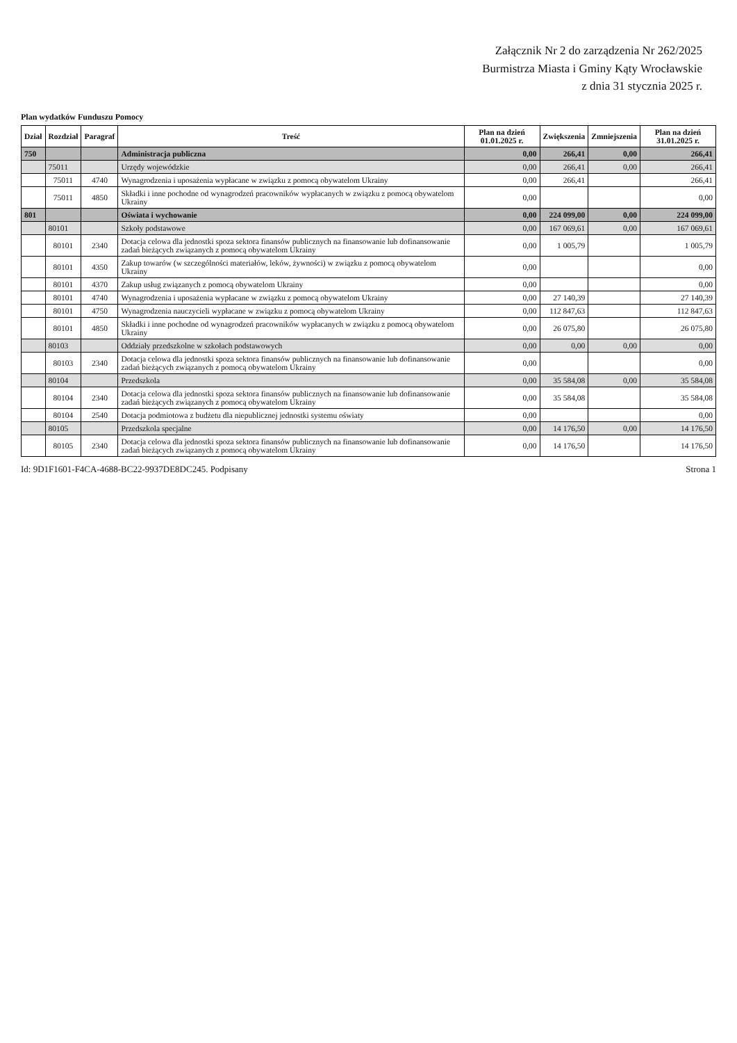Załącznik Nr 2 do zarządzenia Nr 262/2025
Burmistrza Miasta i Gminy Kąty Wrocławskie
z dnia 31 stycznia 2025 r.
Plan wydatków Funduszu Pomocy
| Dział | Rozdział | Paragraf | Treść | Plan na dzień 01.01.2025 r. | Zwiększenia | Zmniejszenia | Plan na dzień 31.01.2025 r. |
| --- | --- | --- | --- | --- | --- | --- | --- |
| 750 | | | Administracja publiczna | 0,00 | 266,41 | 0,00 | 266,41 |
| | 75011 | | Urzędy wojewódzkie | 0,00 | 266,41 | 0,00 | 266,41 |
| | 75011 | 4740 | Wynagrodzenia i uposażenia wypłacane w związku z pomocą obywatelom Ukrainy | 0,00 | 266,41 | | 266,41 |
| | 75011 | 4850 | Składki i inne pochodne od wynagrodzeń pracowników wypłacanych w związku z pomocą obywatelom Ukrainy | 0,00 | | | 0,00 |
| 801 | | | Oświata i wychowanie | 0,00 | 224 099,00 | 0,00 | 224 099,00 |
| | 80101 | | Szkoły podstawowe | 0,00 | 167 069,61 | 0,00 | 167 069,61 |
| | 80101 | 2340 | Dotacja celowa dla jednostki spoza sektora finansów publicznych na finansowanie lub dofinansowanie zadań bieżących związanych z pomocą obywatelom Ukrainy | 0,00 | 1 005,79 | | 1 005,79 |
| | 80101 | 4350 | Zakup towarów (w szczególności materiałów, leków, żywności) w związku z pomocą obywatelom Ukrainy | 0,00 | | | 0,00 |
| | 80101 | 4370 | Zakup usług związanych z pomocą obywatelom Ukrainy | 0,00 | | | 0,00 |
| | 80101 | 4740 | Wynagrodzenia i uposażenia wypłacane w związku z pomocą obywatelom Ukrainy | 0,00 | 27 140,39 | | 27 140,39 |
| | 80101 | 4750 | Wynagrodzenia nauczycieli wypłacane w związku z pomocą obywatelom Ukrainy | 0,00 | 112 847,63 | | 112 847,63 |
| | 80101 | 4850 | Składki i inne pochodne od wynagrodzeń pracowników wypłacanych w związku z pomocą obywatelom Ukrainy | 0,00 | 26 075,80 | | 26 075,80 |
| | 80103 | | Oddziały przedszkolne w szkołach podstawowych | 0,00 | 0,00 | 0,00 | 0,00 |
| | 80103 | 2340 | Dotacja celowa dla jednostki spoza sektora finansów publicznych na finansowanie lub dofinansowanie zadań bieżących związanych z pomocą obywatelom Ukrainy | 0,00 | | | 0,00 |
| | 80104 | | Przedszkola | 0,00 | 35 584,08 | 0,00 | 35 584,08 |
| | 80104 | 2340 | Dotacja celowa dla jednostki spoza sektora finansów publicznych na finansowanie lub dofinansowanie zadań bieżących związanych z pomocą obywatelom Ukrainy | 0,00 | 35 584,08 | | 35 584,08 |
| | 80104 | 2540 | Dotacja podmiotowa z budżetu dla niepublicznej jednostki systemu oświaty | 0,00 | | | 0,00 |
| | 80105 | | Przedszkola specjalne | 0,00 | 14 176,50 | 0,00 | 14 176,50 |
| | 80105 | 2340 | Dotacja celowa dla jednostki spoza sektora finansów publicznych na finansowanie lub dofinansowanie zadań bieżących związanych z pomocą obywatelom Ukrainy | 0,00 | 14 176,50 | | 14 176,50 |
Id: 9D1F1601-F4CA-4688-BC22-9937DE8DC245. Podpisany Strona 1